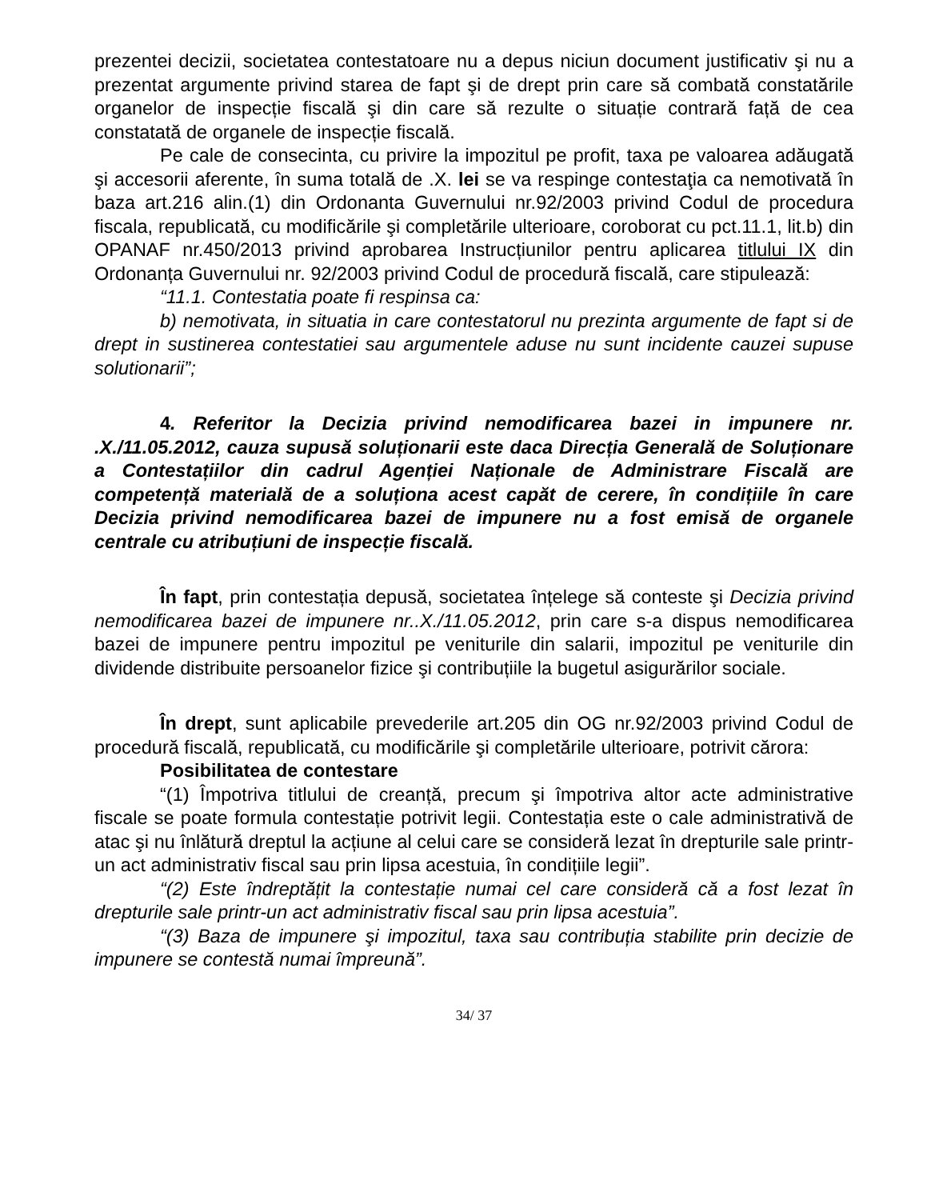prezentei decizii, societatea contestatoare nu a depus niciun document justificativ şi nu a prezentat argumente privind starea de fapt şi de drept prin care să combată constatările organelor de inspecție fiscală şi din care să rezulte o situație contrară față de cea constatată de organele de inspecție fiscală.
Pe cale de consecinta, cu privire la impozitul pe profit, taxa pe valoarea adăugată şi accesorii aferente, în suma totală de .X. lei se va respinge contestaţia ca nemotivată în baza art.216 alin.(1) din Ordonanta Guvernului nr.92/2003 privind Codul de procedura fiscala, republicată, cu modificările şi completările ulterioare, coroborat cu pct.11.1, lit.b) din OPANAF nr.450/2013 privind aprobarea Instrucțiunilor pentru aplicarea titlului IX din Ordonanța Guvernului nr. 92/2003 privind Codul de procedură fiscală, care stipulează:
“11.1. Contestatia poate fi respinsa ca:
b) nemotivata, in situatia in care contestatorul nu prezinta argumente de fapt si de drept in sustinerea contestatiei sau argumentele aduse nu sunt incidente cauzei supuse solutionarii”;
4. Referitor la Decizia privind nemodificarea bazei in impunere nr. .X./11.05.2012, cauza supusă soluționarii este daca Direcția Generală de Soluționare a Contestațiilor din cadrul Agenției Naționale de Administrare Fiscală are competență materială de a soluționa acest capăt de cerere, în condițiile în care Decizia privind nemodificarea bazei de impunere nu a fost emisă de organele centrale cu atribuțiuni de inspecție fiscală.
În fapt, prin contestația depusă, societatea înțelege să conteste şi Decizia privind nemodificarea bazei de impunere nr..X./11.05.2012, prin care s-a dispus nemodificarea bazei de impunere pentru impozitul pe veniturile din salarii, impozitul pe veniturile din dividende distribuite persoanelor fizice şi contribuțiile la bugetul asigurărilor sociale.
În drept, sunt aplicabile prevederile art.205 din OG nr.92/2003 privind Codul de procedură fiscală, republicată, cu modificările şi completările ulterioare, potrivit cărora:
Posibilitatea de contestare
“(1) Împotriva titlului de creanță, precum şi împotriva altor acte administrative fiscale se poate formula contestație potrivit legii. Contestația este o cale administrativă de atac şi nu înlătură dreptul la acțiune al celui care se consideră lezat în drepturile sale printr-un act administrativ fiscal sau prin lipsa acestuia, în condițiile legii”.
“(2) Este îndreptățit la contestație numai cel care consideră că a fost lezat în drepturile sale printr-un act administrativ fiscal sau prin lipsa acestuia”.
“(3) Baza de impunere şi impozitul, taxa sau contribuția stabilite prin decizie de impunere se contestă numai împreună”.
34/ 37